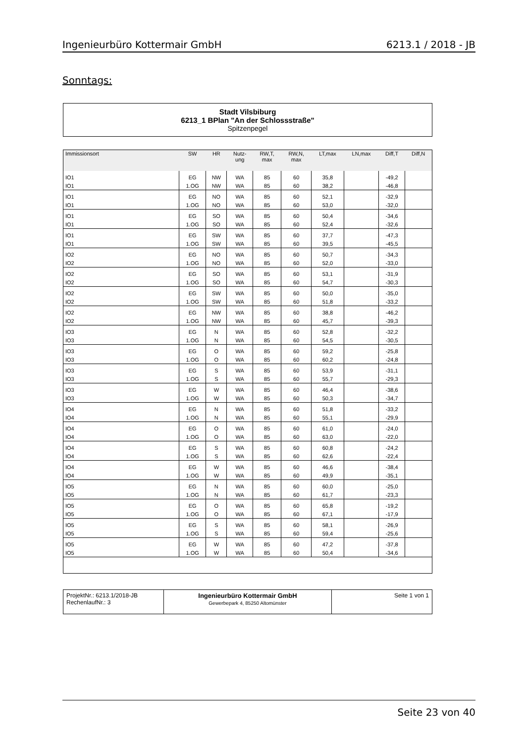Ingenieurbüro Kottermair GmbH 6213.1 / 2018 - JB
Sonntags:
Stadt Vilsbiburg
6213_1 BPlan "An der Schlossstraße"
Spitzenpegel
| Immissionsort | SW | HR | Nutz- ung | RW,T, max | RW,N, max | LT,max | LN,max | Diff,T | Diff,N |
| --- | --- | --- | --- | --- | --- | --- | --- | --- | --- |
| IO1 | EG | NW | WA | 85 | 60 | 35,8 | | -49,2 | |
| IO1 | 1.OG | NW | WA | 85 | 60 | 38,2 | | -46,8 | |
| IO1 | EG | NO | WA | 85 | 60 | 52,1 | | -32,9 | |
| IO1 | 1.OG | NO | WA | 85 | 60 | 53,0 | | -32,0 | |
| IO1 | EG | SO | WA | 85 | 60 | 50,4 | | -34,6 | |
| IO1 | 1.OG | SO | WA | 85 | 60 | 52,4 | | -32,6 | |
| IO1 | EG | SW | WA | 85 | 60 | 37,7 | | -47,3 | |
| IO1 | 1.OG | SW | WA | 85 | 60 | 39,5 | | -45,5 | |
| IO2 | EG | NO | WA | 85 | 60 | 50,7 | | -34,3 | |
| IO2 | 1.OG | NO | WA | 85 | 60 | 52,0 | | -33,0 | |
| IO2 | EG | SO | WA | 85 | 60 | 53,1 | | -31,9 | |
| IO2 | 1.OG | SO | WA | 85 | 60 | 54,7 | | -30,3 | |
| IO2 | EG | SW | WA | 85 | 60 | 50,0 | | -35,0 | |
| IO2 | 1.OG | SW | WA | 85 | 60 | 51,8 | | -33,2 | |
| IO2 | EG | NW | WA | 85 | 60 | 38,8 | | -46,2 | |
| IO2 | 1.OG | NW | WA | 85 | 60 | 45,7 | | -39,3 | |
| IO3 | EG | N | WA | 85 | 60 | 52,8 | | -32,2 | |
| IO3 | 1.OG | N | WA | 85 | 60 | 54,5 | | -30,5 | |
| IO3 | EG | O | WA | 85 | 60 | 59,2 | | -25,8 | |
| IO3 | 1.OG | O | WA | 85 | 60 | 60,2 | | -24,8 | |
| IO3 | EG | S | WA | 85 | 60 | 53,9 | | -31,1 | |
| IO3 | 1.OG | S | WA | 85 | 60 | 55,7 | | -29,3 | |
| IO3 | EG | W | WA | 85 | 60 | 46,4 | | -38,6 | |
| IO3 | 1.OG | W | WA | 85 | 60 | 50,3 | | -34,7 | |
| IO4 | EG | N | WA | 85 | 60 | 51,8 | | -33,2 | |
| IO4 | 1.OG | N | WA | 85 | 60 | 55,1 | | -29,9 | |
| IO4 | EG | O | WA | 85 | 60 | 61,0 | | -24,0 | |
| IO4 | 1.OG | O | WA | 85 | 60 | 63,0 | | -22,0 | |
| IO4 | EG | S | WA | 85 | 60 | 60,8 | | -24,2 | |
| IO4 | 1.OG | S | WA | 85 | 60 | 62,6 | | -22,4 | |
| IO4 | EG | W | WA | 85 | 60 | 46,6 | | -38,4 | |
| IO4 | 1.OG | W | WA | 85 | 60 | 49,9 | | -35,1 | |
| IO5 | EG | N | WA | 85 | 60 | 60,0 | | -25,0 | |
| IO5 | 1.OG | N | WA | 85 | 60 | 61,7 | | -23,3 | |
| IO5 | EG | O | WA | 85 | 60 | 65,8 | | -19,2 | |
| IO5 | 1.OG | O | WA | 85 | 60 | 67,1 | | -17,9 | |
| IO5 | EG | S | WA | 85 | 60 | 58,1 | | -26,9 | |
| IO5 | 1.OG | S | WA | 85 | 60 | 59,4 | | -25,6 | |
| IO5 | EG | W | WA | 85 | 60 | 47,2 | | -37,8 | |
| IO5 | 1.OG | W | WA | 85 | 60 | 50,4 | | -34,6 | |
| ProjektNr.: 6213.1/2018-JB RechenlaufNr.: 3 | Ingenieurbüro Kottermair GmbH Gewerbepark 4, 85250 Altomünster | Seite 1 von 1 |
Seite 23 von 40